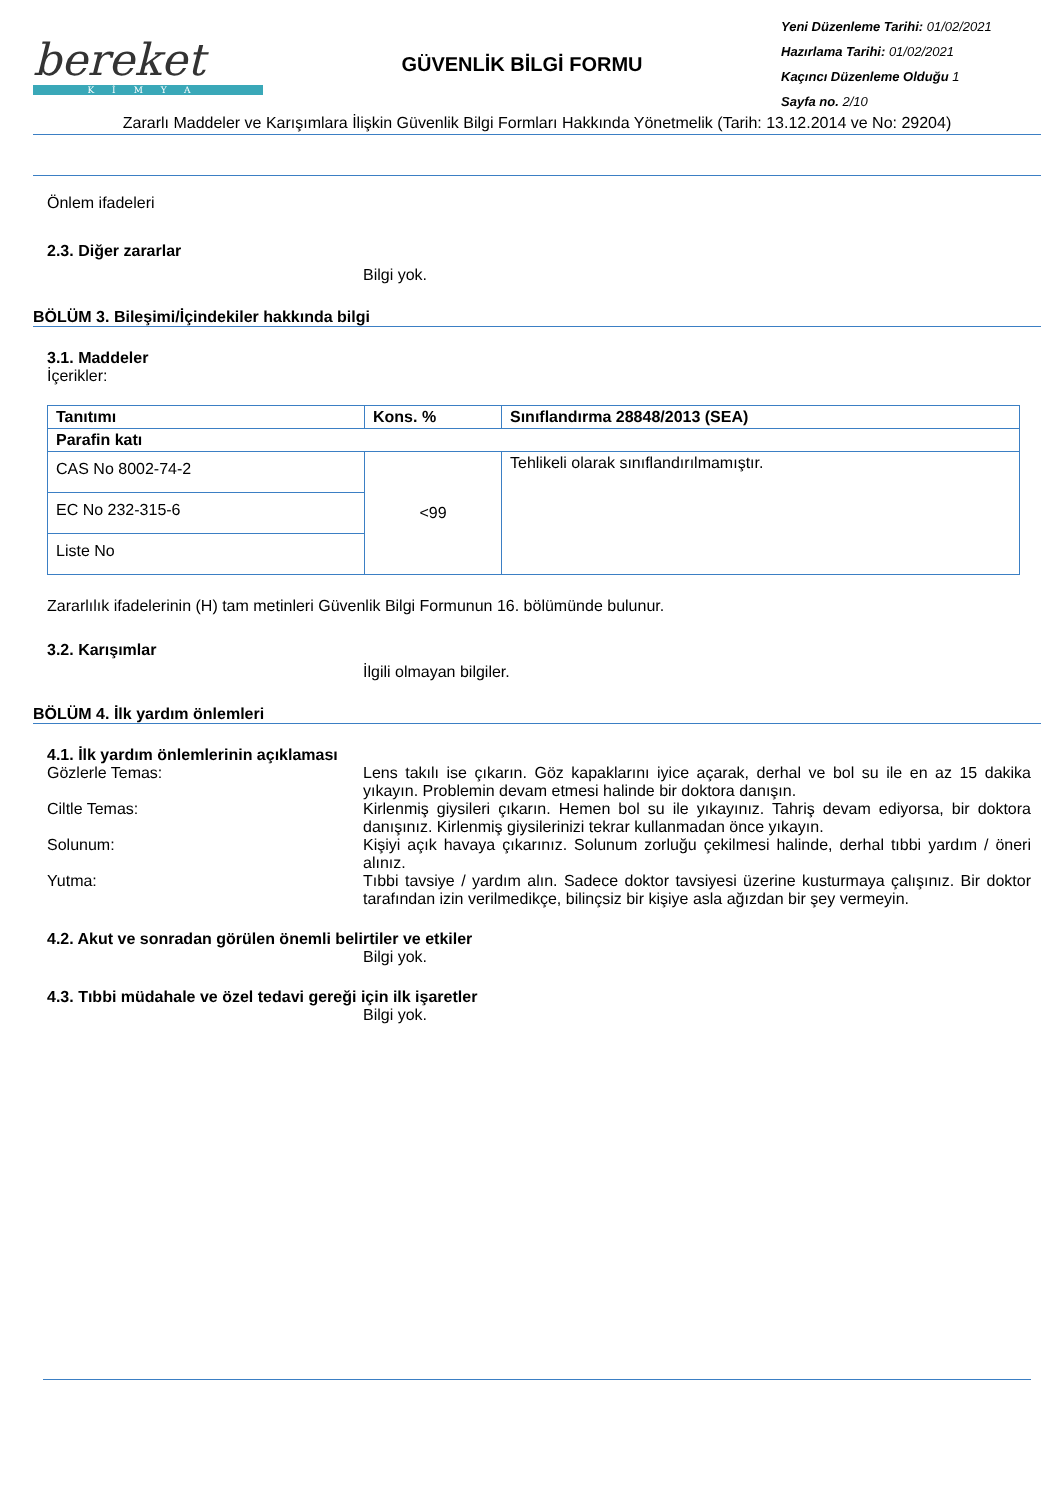bereket
KİMYA
GÜVENLİK BİLGİ FORMU
Yeni Düzenleme Tarihi: 01/02/2021
Hazırlama Tarihi: 01/02/2021
Kaçıncı Düzenleme Olduğu 1
Sayfa no. 2/10
Zararlı Maddeler ve Karışımlara İlişkin Güvenlik Bilgi Formları Hakkında Yönetmelik (Tarih: 13.12.2014 ve No: 29204)
Önlem ifadeleri
2.3. Diğer zararlar
Bilgi yok.
BÖLÜM 3. Bileşimi/İçindekiler hakkında bilgi
3.1. Maddeler
İçerikler:
| Tanıtımı | Kons. % | Sınıflandırma 28848/2013 (SEA) |
| --- | --- | --- |
| Parafin katı | | |
| CAS No 8002-74-2 | <99 | Tehlikeli olarak sınıflandırılmamıştır. |
| EC No 232-315-6 | | |
| Liste No | | |
Zararlılık ifadelerinin (H) tam metinleri Güvenlik Bilgi Formunun 16. bölümünde bulunur.
3.2. Karışımlar
İlgili olmayan bilgiler.
BÖLÜM 4. İlk yardım önlemleri
4.1. İlk yardım önlemlerinin açıklaması
Gözlerle Temas: Lens takılı ise çıkarın. Göz kapaklarını iyice açarak, derhal ve bol su ile en az 15 dakika yıkayın. Problemin devam etmesi halinde bir doktora danışın.
Ciltle Temas: Kirlenmiş giysileri çıkarın. Hemen bol su ile yıkayınız. Tahriş devam ediyorsa, bir doktora danışınız. Kirlenmiş giysilerinizi tekrar kullanmadan önce yıkayın.
Solunum: Kişiyi açık havaya çıkarınız. Solunum zorluğu çekilmesi halinde, derhal tıbbi yardım / öneri alınız.
Yutma: Tıbbi tavsiye / yardım alın. Sadece doktor tavsiyesi üzerine kusturmaya çalışınız. Bir doktor tarafından izin verilmedikçe, bilinçsiz bir kişiye asla ağızdan bir şey vermeyin.
4.2. Akut ve sonradan görülen önemli belirtiler ve etkiler
Bilgi yok.
4.3. Tıbbi müdahale ve özel tedavi gereği için ilk işaretler
Bilgi yok.